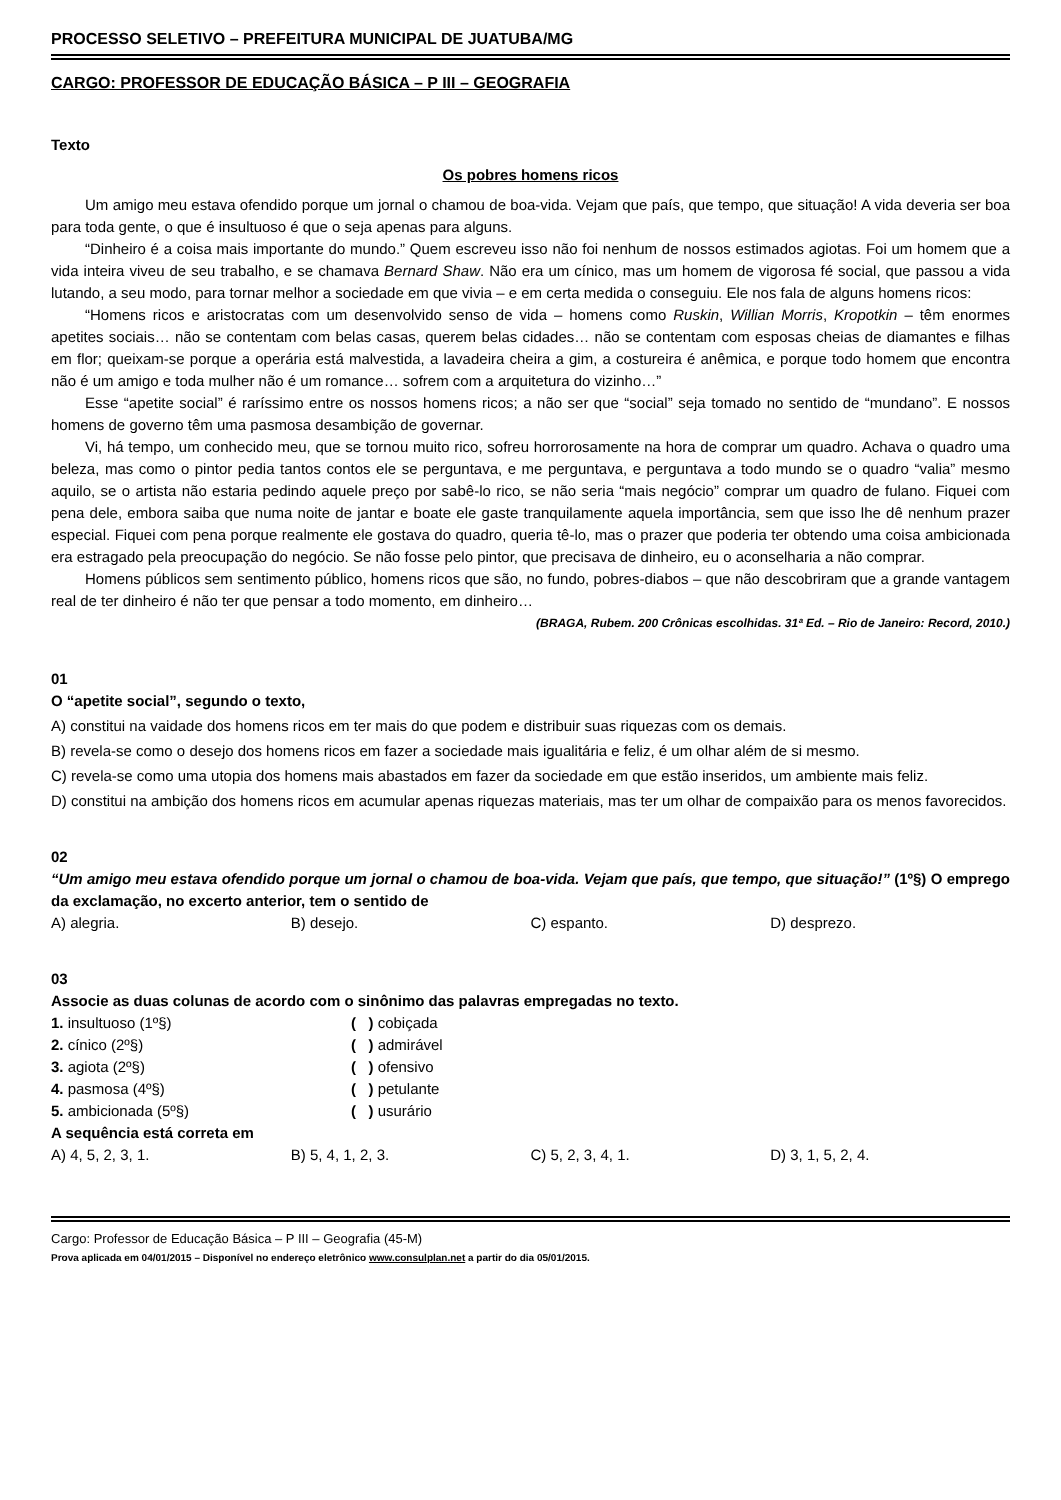PROCESSO SELETIVO – PREFEITURA MUNICIPAL DE JUATUBA/MG
CARGO: PROFESSOR DE EDUCAÇÃO BÁSICA – P III – GEOGRAFIA
Texto
Os pobres homens ricos
Um amigo meu estava ofendido porque um jornal o chamou de boa-vida. Vejam que país, que tempo, que situação! A vida deveria ser boa para toda gente, o que é insultuoso é que o seja apenas para alguns.
“Dinheiro é a coisa mais importante do mundo.” Quem escreveu isso não foi nenhum de nossos estimados agiotas. Foi um homem que a vida inteira viveu de seu trabalho, e se chamava Bernard Shaw. Não era um cínico, mas um homem de vigorosa fé social, que passou a vida lutando, a seu modo, para tornar melhor a sociedade em que vivia – e em certa medida o conseguiu. Ele nos fala de alguns homens ricos:
“Homens ricos e aristocratas com um desenvolvido senso de vida – homens como Ruskin, Willian Morris, Kropotkin – têm enormes apetites sociais… não se contentam com belas casas, querem belas cidades… não se contentam com esposas cheias de diamantes e filhas em flor; queixam-se porque a operária está malvestida, a lavadeira cheira a gim, a costureira é anêmica, e porque todo homem que encontra não é um amigo e toda mulher não é um romance… sofrem com a arquitetura do vizinho…”
Esse “apetite social” é raríssimo entre os nossos homens ricos; a não ser que “social” seja tomado no sentido de “mundano”. E nossos homens de governo têm uma pasmosa desambição de governar.
Vi, há tempo, um conhecido meu, que se tornou muito rico, sofreu horrorosamente na hora de comprar um quadro. Achava o quadro uma beleza, mas como o pintor pedia tantos contos ele se perguntava, e me perguntava, e perguntava a todo mundo se o quadro “valia” mesmo aquilo, se o artista não estaria pedindo aquele preço por sabê-lo rico, se não seria “mais negócio” comprar um quadro de fulano. Fiquei com pena dele, embora saiba que numa noite de jantar e boate ele gaste tranquilamente aquela importância, sem que isso lhe dê nenhum prazer especial. Fiquei com pena porque realmente ele gostava do quadro, queria tê-lo, mas o prazer que poderia ter obtendo uma coisa ambicionada era estragado pela preocupação do negócio. Se não fosse pelo pintor, que precisava de dinheiro, eu o aconselharia a não comprar.
Homens públicos sem sentimento público, homens ricos que são, no fundo, pobres-diabos – que não descobriram que a grande vantagem real de ter dinheiro é não ter que pensar a todo momento, em dinheiro…
(BRAGA, Rubem. 200 Crônicas escolhidas. 31ª Ed. – Rio de Janeiro: Record, 2010.)
01
O “apetite social”, segundo o texto,
A) constitui na vaidade dos homens ricos em ter mais do que podem e distribuir suas riquezas com os demais.
B) revela-se como o desejo dos homens ricos em fazer a sociedade mais igualitária e feliz, é um olhar além de si mesmo.
C) revela-se como uma utopia dos homens mais abastados em fazer da sociedade em que estão inseridos, um ambiente mais feliz.
D) constitui na ambição dos homens ricos em acumular apenas riquezas materiais, mas ter um olhar de compaixão para os menos favorecidos.
02
“Um amigo meu estava ofendido porque um jornal o chamou de boa-vida. Vejam que país, que tempo, que situação!” (1º§) O emprego da exclamação, no excerto anterior, tem o sentido de
A) alegria. B) desejo. C) espanto. D) desprezo.
03
Associe as duas colunas de acordo com o sinônimo das palavras empregadas no texto.
1. insultuoso (1º§) ( ) cobiçada
2. cínico (2º§) ( ) admirável
3. agiota (2º§) ( ) ofensivo
4. pasmosa (4º§) ( ) petulante
5. ambicionada (5º§) ( ) usurário
A sequência está correta em
A) 4, 5, 2, 3, 1. B) 5, 4, 1, 2, 3. C) 5, 2, 3, 4, 1. D) 3, 1, 5, 2, 4.
Cargo: Professor de Educação Básica – P III – Geografia (45-M)
Prova aplicada em 04/01/2015 – Disponível no endereço eletrônico www.consulplan.net a partir do dia 05/01/2015.